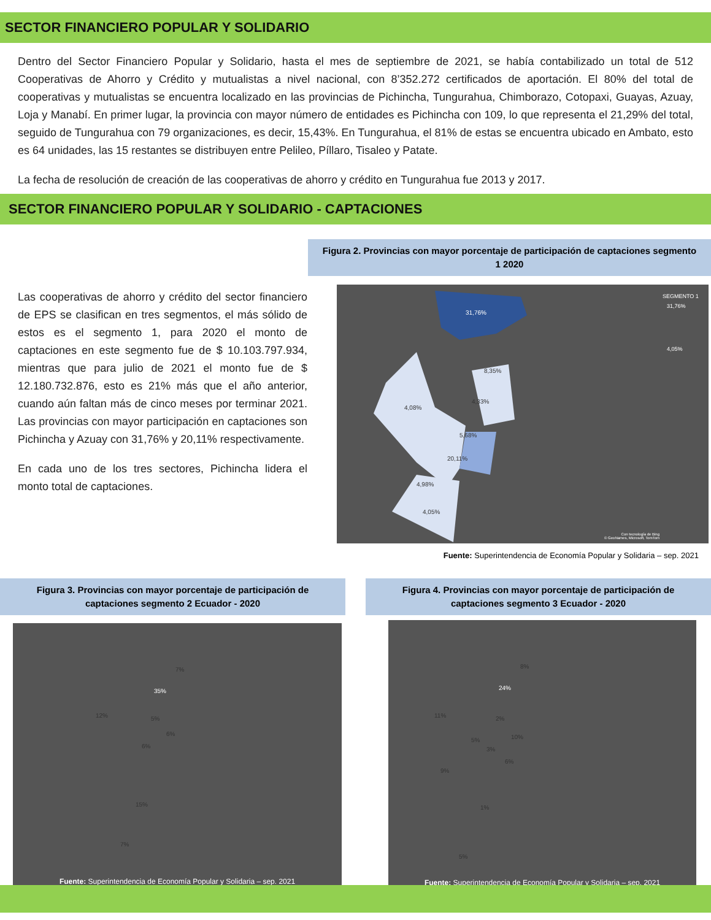SECTOR FINANCIERO POPULAR Y SOLIDARIO
Dentro del Sector Financiero Popular y Solidario, hasta el mes de septiembre de 2021, se había contabilizado un total de 512 Cooperativas de Ahorro y Crédito y mutualistas a nivel nacional, con 8’352.272 certificados de aportación. El 80% del total de cooperativas y mutualistas se encuentra localizado en las provincias de Pichincha, Tungurahua, Chimborazo, Cotopaxi, Guayas, Azuay, Loja y Manabí. En primer lugar, la provincia con mayor número de entidades es Pichincha con 109, lo que representa el 21,29% del total, seguido de Tungurahua con 79 organizaciones, es decir, 15,43%. En Tungurahua, el 81% de estas se encuentra ubicado en Ambato, esto es 64 unidades, las 15 restantes se distribuyen entre Pelileo, Píllaro, Tisaleo y Patate.
La fecha de resolución de creación de las cooperativas de ahorro y crédito en Tungurahua fue 2013 y 2017.
SECTOR FINANCIERO POPULAR Y SOLIDARIO - CAPTACIONES
Las cooperativas de ahorro y crédito del sector financiero de EPS se clasifican en tres segmentos, el más sólido de estos es el segmento 1, para 2020 el monto de captaciones en este segmento fue de $ 10.103.797.934, mientras que para julio de 2021 el monto fue de $ 12.180.732.876, esto es 21% más que el año anterior, cuando aún faltan más de cinco meses por terminar 2021. Las provincias con mayor participación en captaciones son Pichincha y Azuay con 31,76% y 20,11% respectivamente.
En cada uno de los tres sectores, Pichincha lidera el monto total de captaciones.
Figura 2. Provincias con mayor porcentaje de participación de captaciones segmento 1 2020
SEGMENTO 1
31,76%
8,35%
4,33%
4,08%
5,68%
20,11%
4,98%
4,05%
31,76%
4,05%
Con tecnología de Bing
© GeoNames, Microsoft, TomTom
Fuente: Superintendencia de Economía Popular y Solidaria – sep. 2021
Figura 3. Provincias con mayor porcentaje de participación de captaciones segmento 2 Ecuador - 2020
7%
35%
12% 5%
6%
6%
15%
7%
Fuente: Superintendencia de Economía Popular y Solidaria – sep. 2021
Figura 4. Provincias con mayor porcentaje de participación de captaciones segmento 3 Ecuador - 2020
8%
24%
11% 2%
5% 10%
3%
6%
9%
1%
5%
Fuente: Superintendencia de Economía Popular y Solidaria – sep. 2021